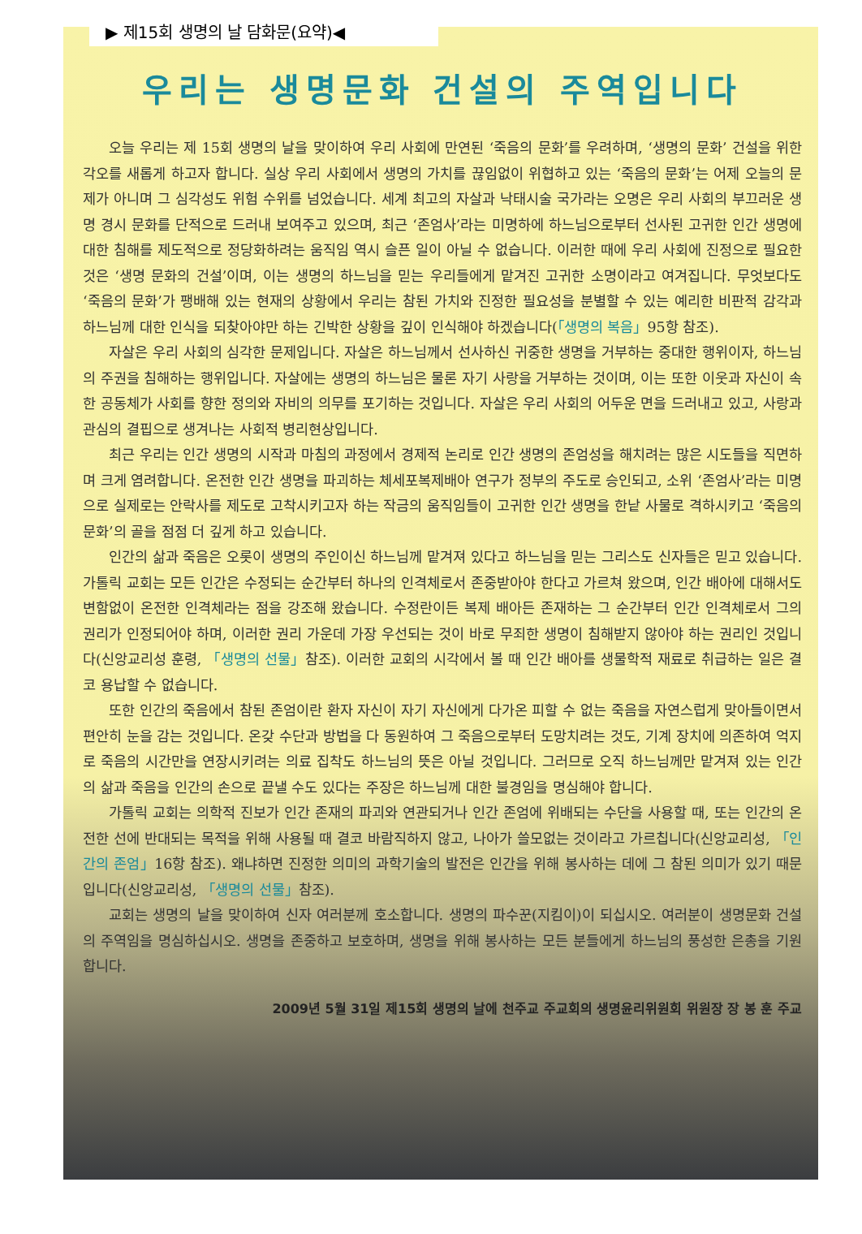▶ 제15회 생명의 날 담화문(요약)◀
우리는 생명문화 건설의 주역입니다
오늘 우리는 제 15회 생명의 날을 맞이하여 우리 사회에 만연된 ‘죽음의 문화’를 우려하며, ‘생명의 문화’ 건설을 위한 각오를 새롭게 하고자 합니다. 실상 우리 사회에서 생명의 가치를 끊임없이 위협하고 있는 ‘죽음의 문화’는 어제 오늘의 문제가 아니며 그 심각성도 위험 수위를 넘었습니다. 세계 최고의 자살과 낙태시술 국가라는 오명은 우리 사회의 부끄러운 생명 경시 문화를 단적으로 드러내 보여주고 있으며, 최근 ‘존엄사’라는 미명하에 하느님으로부터 선사된 고귀한 인간 생명에 대한 침해를 제도적으로 정당화하려는 움직임 역시 슬픈 일이 아닐 수 없습니다. 이러한 때에 우리 사회에 진정으로 필요한 것은 ‘생명 문화의 건설’이며, 이는 생명의 하느님을 믿는 우리들에게 맡겨진 고귀한 소명이라고 여겨집니다. 무엇보다도 ‘죽음의 문화’가 팽배해 있는 현재의 상황에서 우리는 참된 가치와 진정한 필요성을 분별할 수 있는 예리한 비판적 감각과 하느님께 대한 인식을 되찾아야만 하는 긴박한 상황을 깊이 인식해야 하겠습니다(「생명의 복음」95항 참조).
자살은 우리 사회의 심각한 문제입니다. 자살은 하느님께서 선사하신 귀중한 생명을 거부하는 중대한 행위이자, 하느님의 주권을 침해하는 행위입니다. 자살에는 생명의 하느님은 물론 자기 사랑을 거부하는 것이며, 이는 또한 이웃과 자신이 속한 공동체가 사회를 향한 정의와 자비의 의무를 포기하는 것입니다. 자살은 우리 사회의 어두운 면을 드러내고 있고, 사랑과 관심의 결핍으로 생겨나는 사회적 병리현상입니다.
최근 우리는 인간 생명의 시작과 마침의 과정에서 경제적 논리로 인간 생명의 존엄성을 해치려는 많은 시도들을 직면하며 크게 염려합니다. 온전한 인간 생명을 파괴하는 체세포복제배아 연구가 정부의 주도로 승인되고, 소위 ‘존엄사’라는 미명으로 실제로는 안락사를 제도로 고착시키고자 하는 작금의 움직임들이 고귀한 인간 생명을 한낱 사물로 격하시키고 ‘죽음의 문화’의 골을 점점 더 깊게 하고 있습니다.
인간의 삶과 죽음은 오롯이 생명의 주인이신 하느님께 맡겨져 있다고 하느님을 믿는 그리스도 신자들은 믿고 있습니다. 가톨릭 교회는 모든 인간은 수정되는 순간부터 하나의 인격체로서 존중받아야 한다고 가르쳐 왔으며, 인간 배아에 대해서도 변함없이 온전한 인격체라는 점을 강조해 왔습니다. 수정란이든 복제 배아든 존재하는 그 순간부터 인간 인격체로서 그의 권리가 인정되어야 하며, 이러한 권리 가운데 가장 우선되는 것이 바로 무죄한 생명이 침해받지 않아야 하는 권리인 것입니다(신앙교리성 훈령, 「생명의 선물」참조). 이러한 교회의 시각에서 볼 때 인간 배아를 생물학적 재료로 취급하는 일은 결코 용납할 수 없습니다.
또한 인간의 죽음에서 참된 존엄이란 환자 자신이 자기 자신에게 다가온 피할 수 없는 죽음을 자연스럽게 맞아들이면서 편안히 눈을 감는 것입니다. 온갖 수단과 방법을 다 동원하여 그 죽음으로부터 도망치려는 것도, 기계 장치에 의존하여 억지로 죽음의 시간만을 연장시키려는 의료 집착도 하느님의 뜻은 아닐 것입니다. 그러므로 오직 하느님께만 맡겨져 있는 인간의 삶과 죽음을 인간의 손으로 끝낼 수도 있다는 주장은 하느님께 대한 불경임을 명심해야 합니다.
가톨릭 교회는 의학적 진보가 인간 존재의 파괴와 연관되거나 인간 존엄에 위배되는 수단을 사용할 때, 또는 인간의 온전한 선에 반대되는 목적을 위해 사용될 때 결코 바람직하지 않고, 나아가 쓸모없는 것이라고 가르칩니다(신앙교리성, 「인간의 존엄」16항 참조). 왜냐하면 진정한 의미의 과학기술의 발전은 인간을 위해 봉사하는 데에 그 참된 의미가 있기 때문입니다(신앙교리성, 「생명의 선물」참조).
교회는 생명의 날을 맞이하여 신자 여러분께 호소합니다. 생명의 파수꾼(지킴이)이 되십시오. 여러분이 생명문화 건설의 주역임을 명심하십시오. 생명을 존중하고 보호하며, 생명을 위해 봉사하는 모든 분들에게 하느님의 풍성한 은총을 기원합니다.
2009년 5월 31일 제15회 생명의 날에 천주교 주교회의 생명윤리위원회 위원장 장 봉 훈 주교